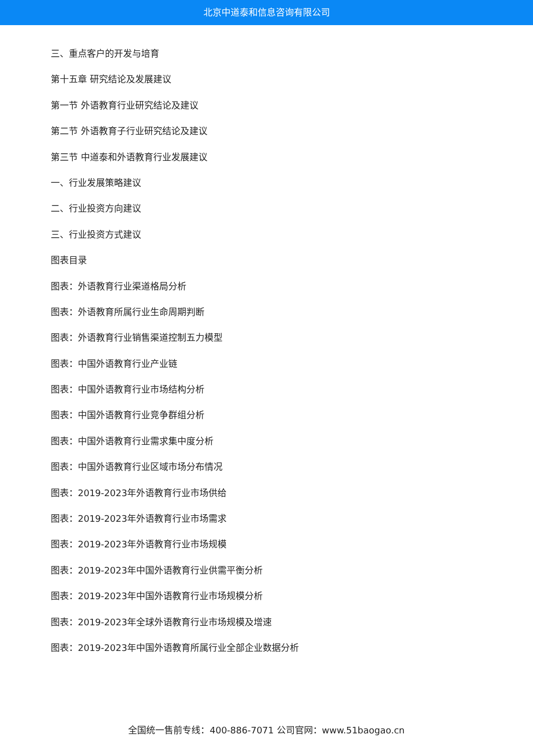北京中道泰和信息咨询有限公司
三、重点客户的开发与培育
第十五章 研究结论及发展建议
第一节 外语教育行业研究结论及建议
第二节 外语教育子行业研究结论及建议
第三节 中道泰和外语教育行业发展建议
一、行业发展策略建议
二、行业投资方向建议
三、行业投资方式建议
图表目录
图表：外语教育行业渠道格局分析
图表：外语教育所属行业生命周期判断
图表：外语教育行业销售渠道控制五力模型
图表：中国外语教育行业产业链
图表：中国外语教育行业市场结构分析
图表：中国外语教育行业竞争群组分析
图表：中国外语教育行业需求集中度分析
图表：中国外语教育行业区域市场分布情况
图表：2019-2023年外语教育行业市场供给
图表：2019-2023年外语教育行业市场需求
图表：2019-2023年外语教育行业市场规模
图表：2019-2023年中国外语教育行业供需平衡分析
图表：2019-2023年中国外语教育行业市场规模分析
图表：2019-2023年全球外语教育行业市场规模及增速
图表：2019-2023年中国外语教育所属行业全部企业数据分析
全国统一售前专线：400-886-7071 公司官网：www.51baogao.cn